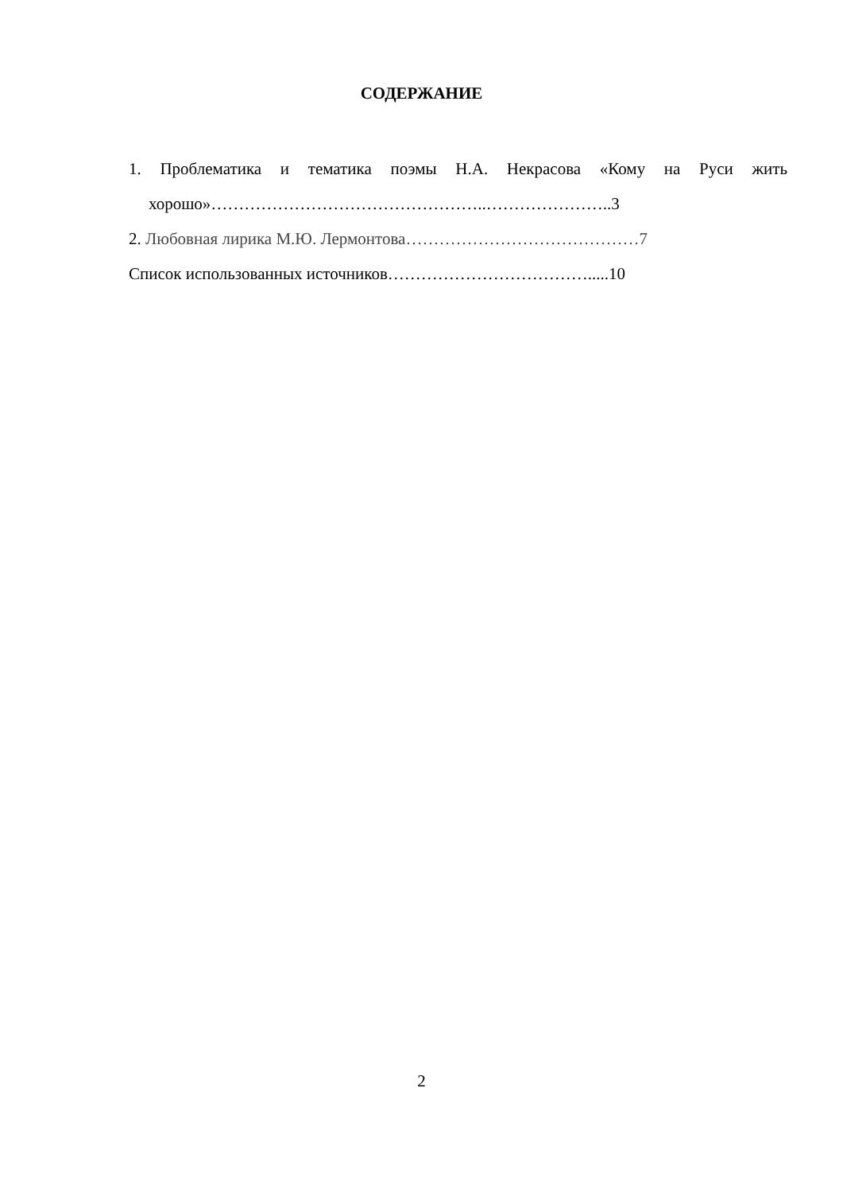СОДЕРЖАНИЕ
1. Проблематика и тематика поэмы Н.А. Некрасова «Кому на Руси жить хорошо»…………………………………………..…………………..3
2. Любовная лирика М.Ю. Лермонтова……………………………………7
Список использованных источников……………………………….....10
2